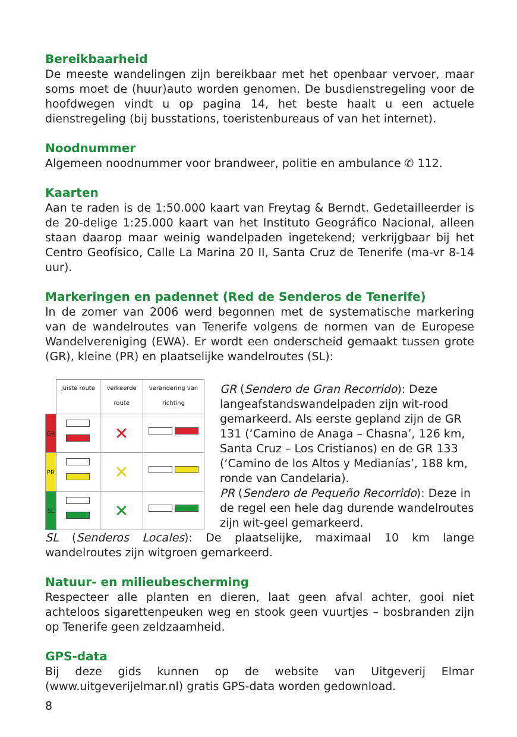Bereikbaarheid
De meeste wandelingen zijn bereikbaar met het openbaar vervoer, maar soms moet de (huur)auto worden genomen. De busdienstregeling voor de hoofdwegen vindt u op pagina 14, het beste haalt u een actuele dienstregeling (bij busstations, toeristenbureaus of van het internet).
Noodnummer
Algemeen noodnummer voor brandweer, politie en ambulance ✆ 112.
Kaarten
Aan te raden is de 1:50.000 kaart van Freytag & Berndt. Gedetailleerder is de 20-delige 1:25.000 kaart van het Instituto Geográfico Nacional, alleen staan daarop maar weinig wandelpaden ingetekend; verkrijgbaar bij het Centro Geofísico, Calle La Marina 20 II, Santa Cruz de Tenerife (ma-vr 8-14 uur).
Markeringen en padennet (Red de Senderos de Tenerife)
In de zomer van 2006 werd begonnen met de systematische markering van de wandelroutes van Tenerife volgens de normen van de Europese Wandelvereniging (EWA). Er wordt een onderscheid gemaakt tussen grote (GR), kleine (PR) en plaatselijke wandelroutes (SL):
| | juiste route | verkeerde route | verandering van richting |
| --- | --- | --- | --- |
| GR | | ✕ | |
| PR | | ✕ | |
| SL | | ✕ | |
GR (Sendero de Gran Recorrido): Deze langeafstandswandelpaden zijn wit-rood gemarkeerd. Als eerste gepland zijn de GR 131 (‘Camino de Anaga – Chasna’, 126 km, Santa Cruz – Los Cristianos) en de GR 133 (‘Camino de los Altos y Medianías’, 188 km, ronde van Candelaria).
PR (Sendero de Pequeño Recorrido): Deze in de regel een hele dag durende wandelroutes zijn wit-geel gemarkeerd.
SL (Senderos Locales): De plaatselijke, maximaal 10 km lange wandelroutes zijn witgroen gemarkeerd.
Natuur- en milieubescherming
Respecteer alle planten en dieren, laat geen afval achter, gooi niet achteloos sigarettenpeuken weg en stook geen vuurtjes – bosbranden zijn op Tenerife geen zeldzaamheid.
GPS-data
Bij deze gids kunnen op de website van Uitgeverij Elmar (www.uitgeverijelmar.nl) gratis GPS-data worden gedownload.
8